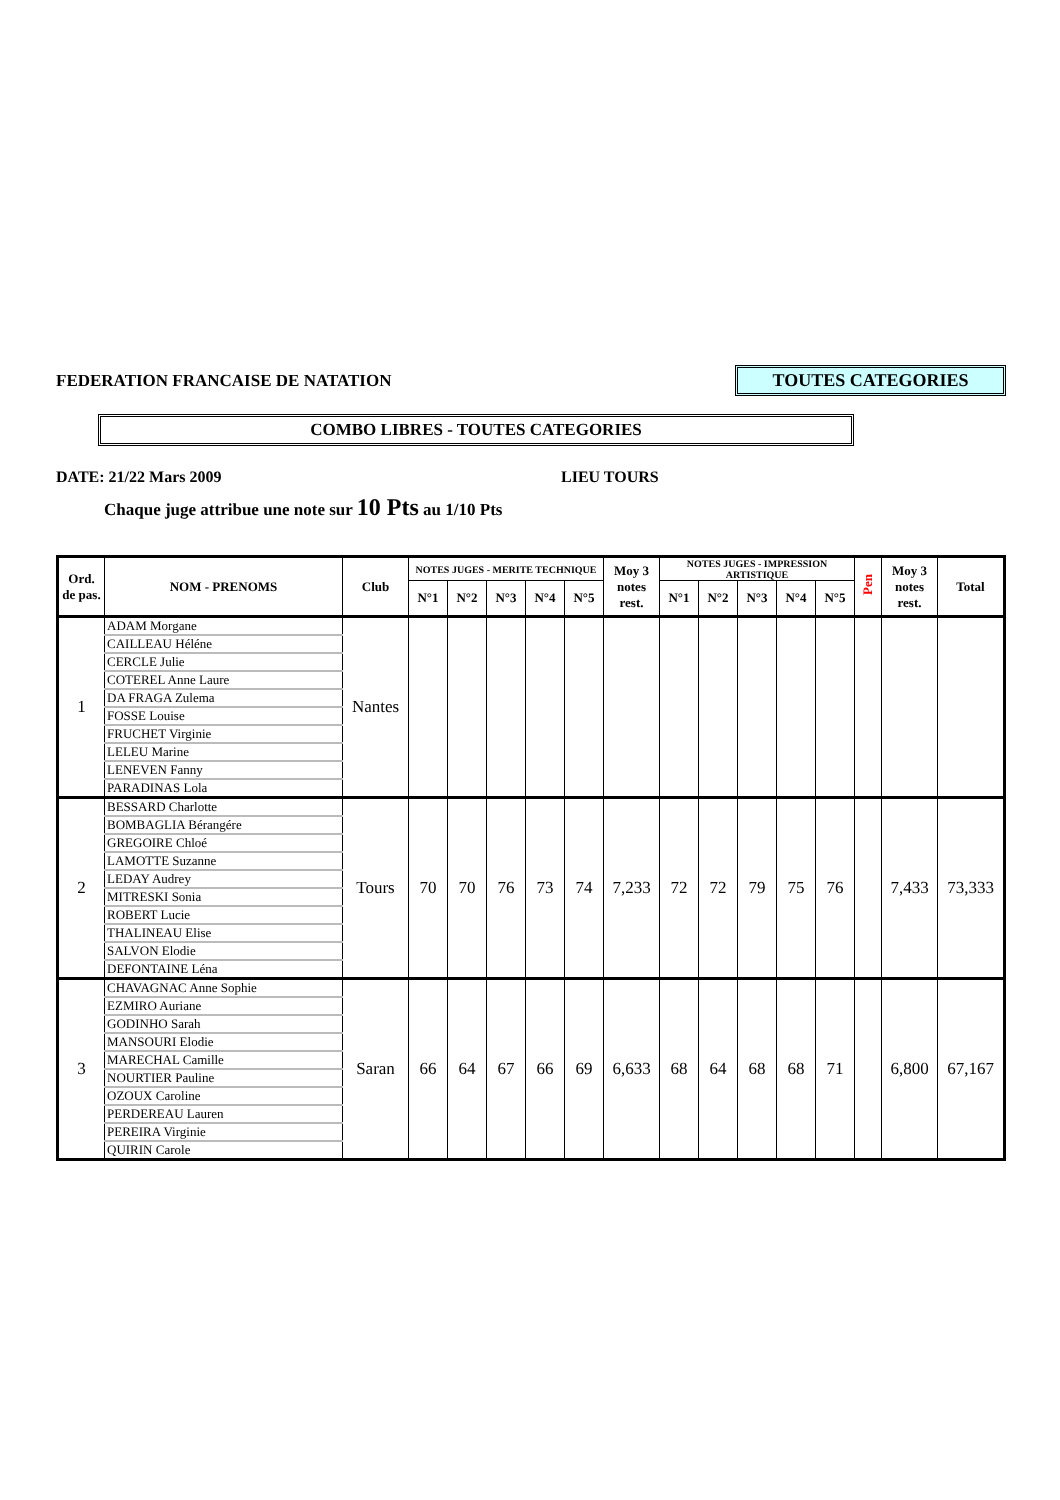FEDERATION FRANCAISE DE NATATION
TOUTES CATEGORIES
COMBO LIBRES - TOUTES CATEGORIES
DATE: 21/22 Mars 2009 LIEU TOURS
Chaque juge attribue une note sur 10 Pts au 1/10 Pts
| Ord. de pas. | NOM - PRENOMS | Club | NOTES JUGES - MERITE TECHNIQUE | | | | | Moy 3 notes rest. | NOTES JUGES - IMPRESSION ARTISTIQUE | | | | | Pen | Moy 3 notes rest. | Total |
| --- | --- | --- | --- | --- | --- | --- | --- | --- | --- | --- | --- | --- | --- | --- | --- | --- |
| | | | N°1 | N°2 | N°3 | N°4 | N°5 | | N°1 | N°2 | N°3 | N°4 | N°5 | | | |
| 1 | ADAM Morgane | Nantes | | | | | | | | | | | | | | |
| | CAILLEAU Héléne | | | | | | | | | | | | | | | |
| | CERCLE Julie | | | | | | | | | | | | | | | |
| | COTEREL Anne Laure | | | | | | | | | | | | | | | |
| | DA FRAGA Zulema | | | | | | | | | | | | | | | |
| | FOSSE Louise | | | | | | | | | | | | | | | |
| | FRUCHET Virginie | | | | | | | | | | | | | | | |
| | LELEU Marine | | | | | | | | | | | | | | | |
| | LENEVEN Fanny | | | | | | | | | | | | | | | |
| | PARADINAS Lola | | | | | | | | | | | | | | | |
| 2 | BESSARD Charlotte | Tours | 70 | 70 | 76 | 73 | 74 | 7,233 | 72 | 72 | 79 | 75 | 76 | | 7,433 | 73,333 |
| | BOMBAGLIA Bérangére | | | | | | | | | | | | | | | |
| | GREGOIRE Chloé | | | | | | | | | | | | | | | |
| | LAMOTTE Suzanne | | | | | | | | | | | | | | | |
| | LEDAY Audrey | | | | | | | | | | | | | | | |
| | MITRESKI Sonia | | | | | | | | | | | | | | | |
| | ROBERT Lucie | | | | | | | | | | | | | | | |
| | THALINEAU Elise | | | | | | | | | | | | | | | |
| | SALVON Elodie | | | | | | | | | | | | | | | |
| | DEFONTAINE Léna | | | | | | | | | | | | | | | |
| 3 | CHAVAGNAC Anne Sophie | Saran | 66 | 64 | 67 | 66 | 69 | 6,633 | 68 | 64 | 68 | 68 | 71 | | 6,800 | 67,167 |
| | EZMIRO Auriane | | | | | | | | | | | | | | | |
| | GODINHO Sarah | | | | | | | | | | | | | | | |
| | MANSOURI Elodie | | | | | | | | | | | | | | | |
| | MARECHAL Camille | | | | | | | | | | | | | | | |
| | NOURTIER Pauline | | | | | | | | | | | | | | | |
| | OZOUX Caroline | | | | | | | | | | | | | | | |
| | PERDEREAU Lauren | | | | | | | | | | | | | | | |
| | PEREIRA Virginie | | | | | | | | | | | | | | | |
| | QUIRIN Carole | | | | | | | | | | | | | | | |